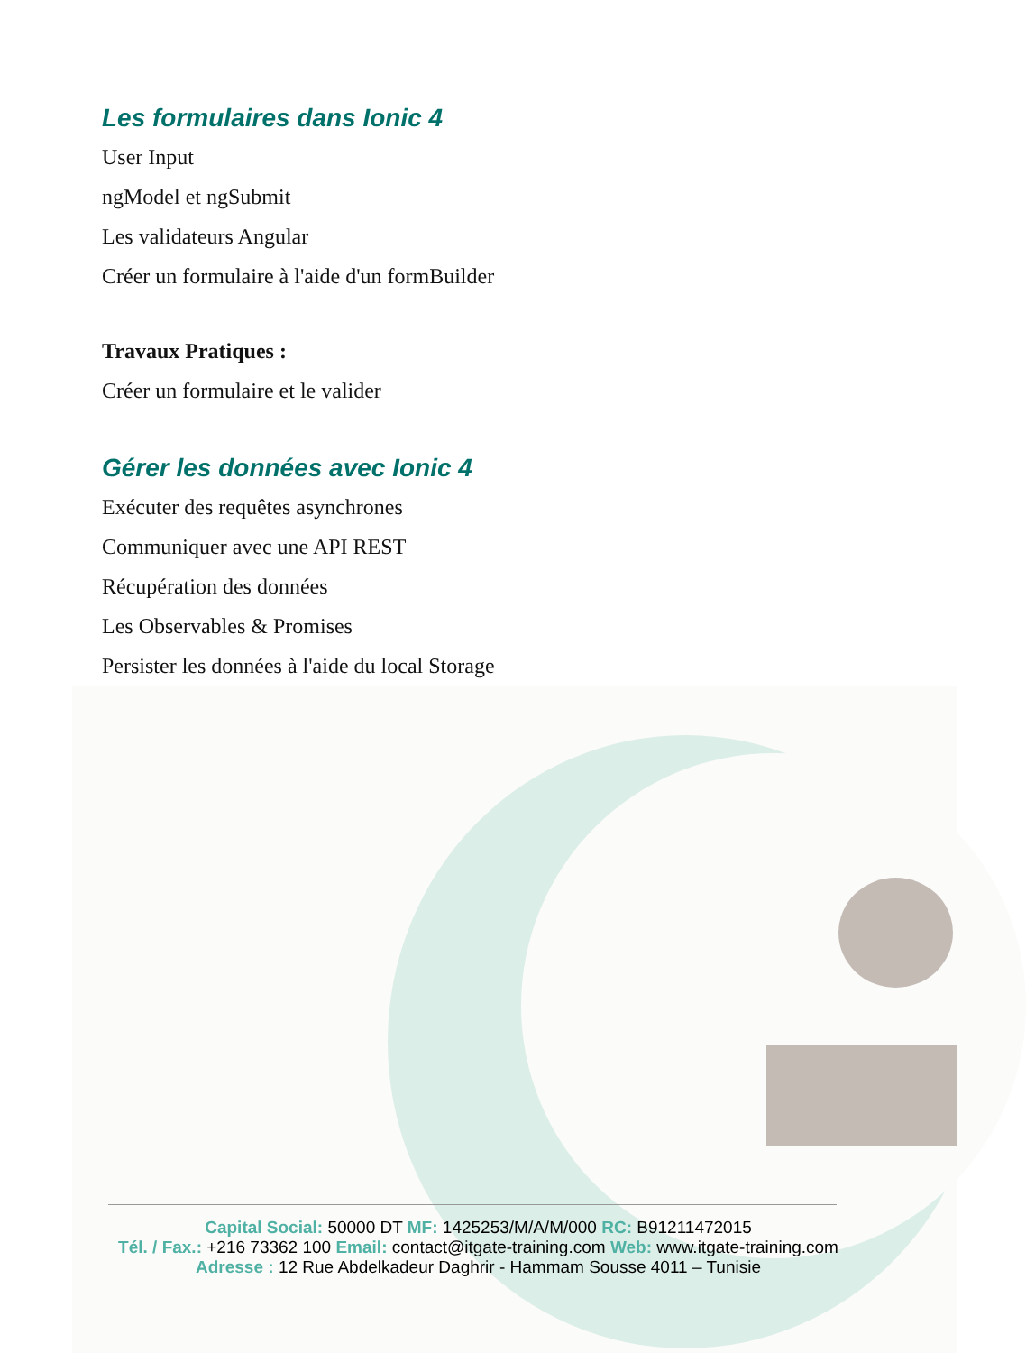Les formulaires dans Ionic 4
User Input
ngModel et ngSubmit
Les validateurs Angular
Créer un formulaire à l'aide d'un formBuilder
Travaux Pratiques :
Créer un formulaire et le valider
Gérer les données avec Ionic 4
Exécuter des requêtes asynchrones
Communiquer avec une API REST
Récupération des données
Les Observables & Promises
Persister les données à l'aide du local Storage
Capital Social: 50000 DT MF: 1425253/M/A/M/000 RC: B91211472015
Tél. / Fax.: +216 73362 100 Email: contact@itgate-training.com Web: www.itgate-training.com
Adresse : 12 Rue Abdelkadeur Daghrir - Hammam Sousse 4011 – Tunisie